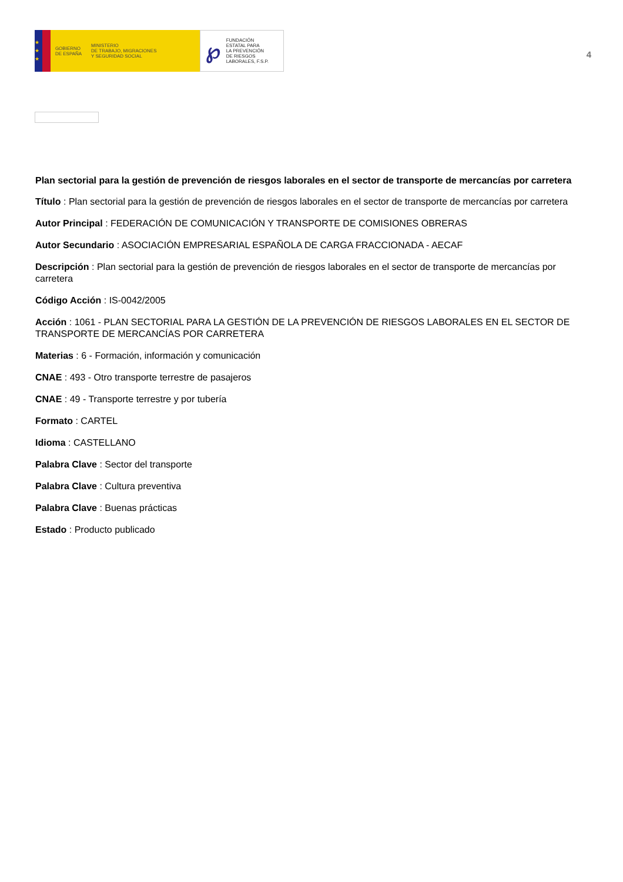★
★
★
GOBIERNO
DE ESPAÑA
MINISTERIO
DE TRABAJO, MIGRACIONES
Y SEGURIDAD SOCIAL
℘
FUNDACIÓN
ESTATAL PARA
LA PREVENCIÓN
DE RIESGOS
LABORALES, F.S.P.
4
Plan sectorial para la gestión de prevención de riesgos laborales en el sector de transporte de mercancías por carretera
Título : Plan sectorial para la gestión de prevención de riesgos laborales en el sector de transporte de mercancías por carretera
Autor Principal : FEDERACIÓN DE COMUNICACIÓN Y TRANSPORTE DE COMISIONES OBRERAS
Autor Secundario : ASOCIACIÓN EMPRESARIAL ESPAÑOLA DE CARGA FRACCIONADA - AECAF
Descripción : Plan sectorial para la gestión de prevención de riesgos laborales en el sector de transporte de mercancías por carretera
Código Acción : IS-0042/2005
Acción : 1061 - PLAN SECTORIAL PARA LA GESTIÓN DE LA PREVENCIÓN DE RIESGOS LABORALES EN EL SECTOR DE TRANSPORTE DE MERCANCÍAS POR CARRETERA
Materias : 6 - Formación, información y comunicación
CNAE : 493 - Otro transporte terrestre de pasajeros
CNAE : 49 - Transporte terrestre y por tubería
Formato : CARTEL
Idioma : CASTELLANO
Palabra Clave : Sector del transporte
Palabra Clave : Cultura preventiva
Palabra Clave : Buenas prácticas
Estado : Producto publicado